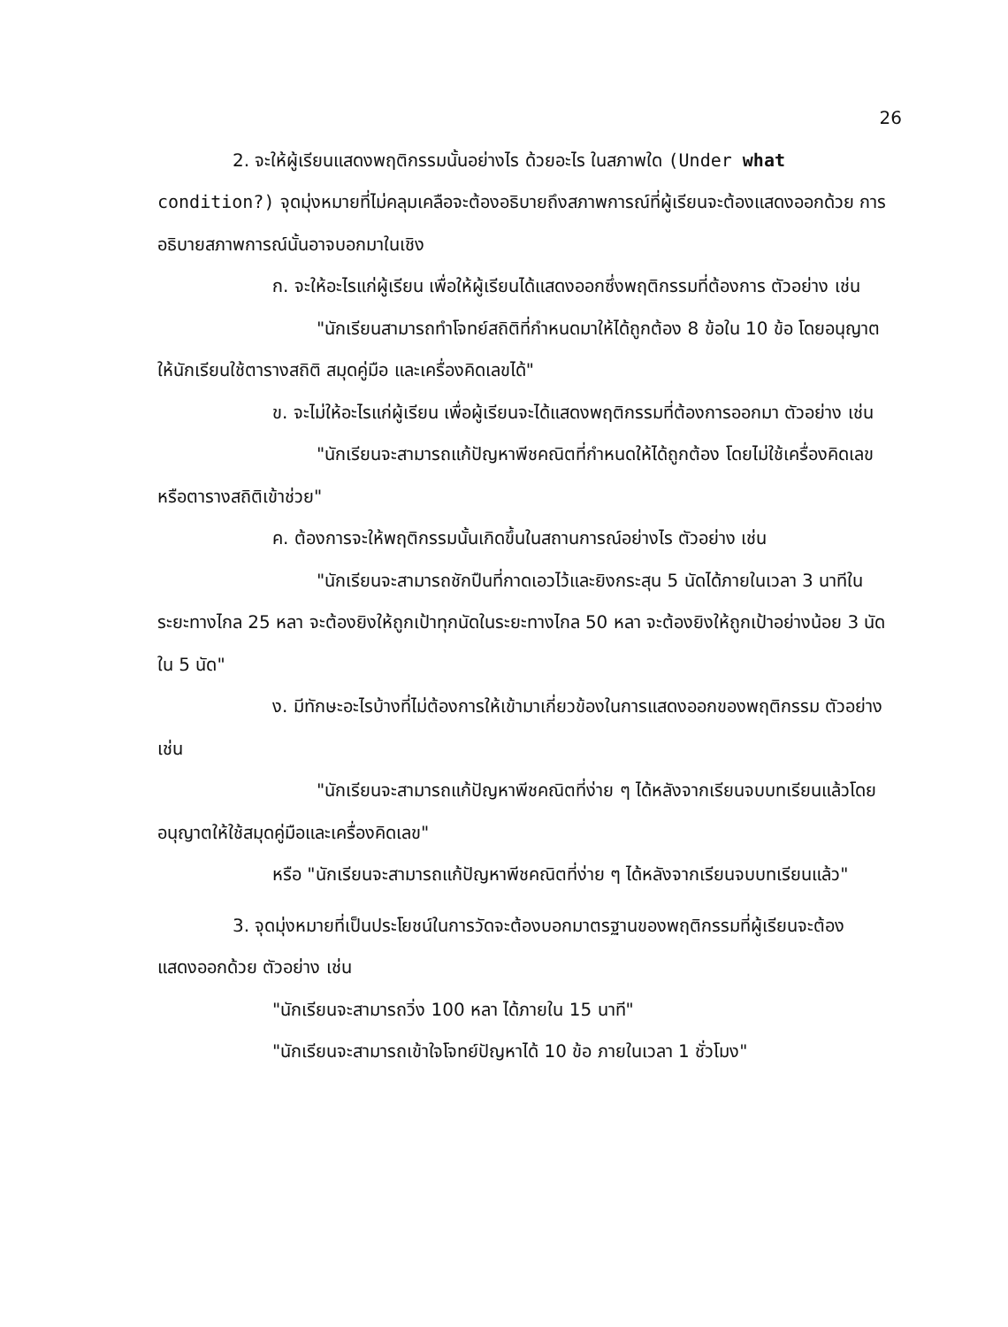26
2. จะให้ผู้เรียนแสดงพฤติกรรมนั้นอย่างไร ด้วยอะไร ในสภาพใด (Under what condition?) จุดมุ่งหมายที่ไม่คลุมเคลือจะต้องอธิบายถึงสภาพการณ์ที่ผู้เรียนจะต้องแสดงออกด้วย การอธิบายสภาพการณ์นั้นอาจบอกมาในเชิง
ก. จะให้อะไรแก่ผู้เรียน เพื่อให้ผู้เรียนได้แสดงออกซึ่งพฤติกรรมที่ต้องการ ตัวอย่าง เช่น
"นักเรียนสามารถทำโจทย์สถิติที่กำหนดมาให้ได้ถูกต้อง 8 ข้อใน 10 ข้อ โดยอนุญาตให้นักเรียนใช้ตารางสถิติ สมุดคู่มือ และเครื่องคิดเลขได้"
ข. จะไม่ให้อะไรแก่ผู้เรียน เพื่อผู้เรียนจะได้แสดงพฤติกรรมที่ต้องการออกมา ตัวอย่าง เช่น
"นักเรียนจะสามารถแก้ปัญหาพีชคณิตที่กำหนดให้ได้ถูกต้อง โดยไม่ใช้เครื่องคิดเลข หรือตารางสถิติเข้าช่วย"
ค. ต้องการจะให้พฤติกรรมนั้นเกิดขึ้นในสถานการณ์อย่างไร ตัวอย่าง เช่น
"นักเรียนจะสามารถชักปืนที่กาดเอวไว้และยิงกระสุน 5 นัดได้ภายในเวลา 3 นาทีในระยะทางไกล 25 หลา จะต้องยิงให้ถูกเป้าทุกนัดในระยะทางไกล 50 หลา จะต้องยิงให้ถูกเป้าอย่างน้อย 3 นัดใน 5 นัด"
ง. มีทักษะอะไรบ้างที่ไม่ต้องการให้เข้ามาเกี่ยวข้องในการแสดงออกของพฤติกรรม ตัวอย่างเช่น
"นักเรียนจะสามารถแก้ปัญหาพีชคณิตที่ง่าย ๆ ได้หลังจากเรียนจบบทเรียนแล้วโดยอนุญาตให้ใช้สมุดคู่มือและเครื่องคิดเลข"
หรือ "นักเรียนจะสามารถแก้ปัญหาพีชคณิตที่ง่าย ๆ ได้หลังจากเรียนจบบทเรียนแล้ว"
3. จุดมุ่งหมายที่เป็นประโยชน์ในการวัดจะต้องบอกมาตรฐานของพฤติกรรมที่ผู้เรียนจะต้องแสดงออกด้วย ตัวอย่าง เช่น
"นักเรียนจะสามารถวิ่ง 100 หลา ได้ภายใน 15 นาที"
"นักเรียนจะสามารถเข้าใจโจทย์ปัญหาได้ 10 ข้อ ภายในเวลา 1 ชั่วโมง"